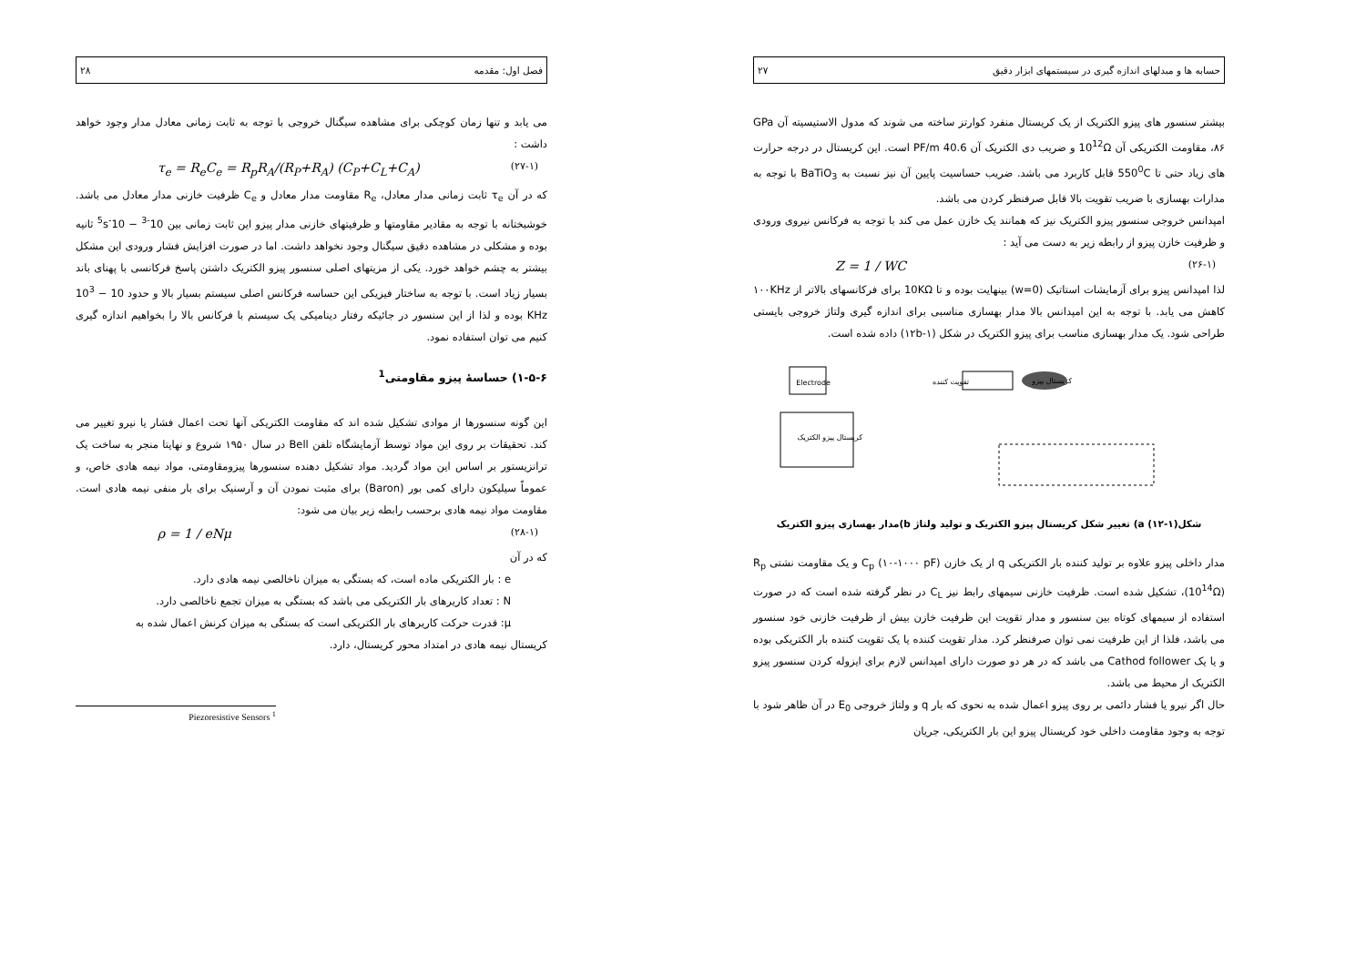حسابه ها و مبدلهای اندازه گیری در سیستمهای ابزار دقیق ۲۷
بیشتر سنسور های پیزو الکتریک از یک کریستال منفرد کوارتز ساخته می شوند که مدول الاستیسیته آن GPa ۸۶، مقاومت الکتریکی آن 10<sup>12</sup>Ω و ضریب دی الکتریک آن 40.6 PF/m است. این کریستال در درجه حرارت های زیاد حتی تا 550<sup>0</sup>C قابل کاربرد می باشد. ضریب حساسیت پایین آن نیز نسبت به BaTiO<sub>3</sub> با توجه به مدارات بهسازی با ضریب تقویت بالا قابل صرفنظر کردن می باشد.
امپدانس خروجی سنسور پیزو الکتریک نیز که همانند یک خازن عمل می کند با توجه به فرکانس نیروی ورودی و ظرفیت خازن پیزو از رابطه زیر به دست می آید :
(۲۶-۱) Z = 1 / WC
لذا امپدانس پیزو برای آزمایشات استاتیک (w=0) بینهایت بوده و تا 10KΩ برای فرکانسهای بالاتر از ۱۰۰KHz کاهش می یابد. با توجه به این امپدانس بالا مدار بهسازی مناسبی برای اندازه گیری ولتاژ خروجی بایستی طراحی شود. یک مدار بهسازی مناسب برای پیزو الکتریک در شکل (۱-۱۲b) داده شده است.
Electrode
تقویت کننده
کریستال پیزو
کریستال پیزو الکتریک
شکل(۱-۱۲) a) تغییر شکل کریستال پیزو الکتریک و تولید ولتاژ b)مدار بهسازی پیزو الکتریک
مدار داخلی پیزو علاوه بر تولید کننده بار الکتریکی q از یک خازن C<sub>p</sub> (۱۰-۱۰۰۰ pF) و یک مقاومت نشتی R<sub>p</sub> (10<sup>14</sup>Ω)، تشکیل شده است. ظرفیت خازنی سیمهای رابط نیز C<sub>L</sub> در نظر گرفته شده است که در صورت استفاده از سیمهای کوتاه بین سنسور و مدار تقویت این ظرفیت خازن بیش از ظرفیت خازنی خود سنسور می باشد، فلذا از این ظرفیت نمی توان صرفنظر کرد. مدار تقویت کننده یا یک تقویت کننده بار الکتریکی بوده و یا یک Cathod follower می باشد که در هر دو صورت دارای امپدانس لازم برای ایزوله کردن سنسور پیزو الکتریک از محیط می باشد.
حال اگر نیرو یا فشار دائمی بر روی پیزو اعمال شده به نحوی که بار q و ولتاژ خروجی E<sub>0</sub> در آن ظاهر شود با توجه به وجود مقاومت داخلی خود کریستال پیزو این بار الکتریکی، جریان
فصل اول: مقدمه ۲۸
می یابد و تنها زمان کوچکی برای مشاهده سیگنال خروجی با توجه به ثابت زمانی معادل مدار وجود خواهد داشت :
(۲۷-۱) τ<sub>e</sub> = R<sub>e</sub>C<sub>e</sub> = R<sub>p</sub>R<sub>A</sub>/(R<sub>P</sub>+R<sub>A</sub>) (C<sub>P</sub>+C<sub>L</sub>+C<sub>A</sub>)
که در آن τ<sub>e</sub> ثابت زمانی مدار معادل، R<sub>e</sub> مقاومت مدار معادل و C<sub>e</sub> ظرفیت خازنی مدار معادل می باشد. خوشبختانه با توجه به مقادیر مقاومتها و ظرفیتهای خازنی مدار پیزو این ثابت زمانی بین 10<sup>-3</sup> − 10<sup>-5</sup>s ثانیه بوده و مشکلی در مشاهده دقیق سیگنال وجود نخواهد داشت. اما در صورت افزایش فشار ورودی این مشکل بیشتر به چشم خواهد خورد. یکی از مزیتهای اصلی سنسور پیزو الکتریک داشتن پاسخ فرکانسی با پهنای باند بسیار زیاد است. با توجه به ساختار فیزیکی این حساسه فرکانس اصلی سیستم بسیار بالا و حدود 10 − 10<sup>3</sup> KHz بوده و لذا از این سنسور در جائیکه رفتار دینامیکی یک سیستم با فرکانس بالا را بخواهیم اندازه گیری کنیم می توان استفاده نمود.
۱-۵-۶) حساسهٔ پیزو مقاومتی<sup>1</sup>
این گونه سنسورها از موادی تشکیل شده اند که مقاومت الکتریکی آنها تحت اعمال فشار یا نیرو تغییر می کند. تحقیقات بر روی این مواد توسط آزمایشگاه تلفن Bell در سال ۱۹۵۰ شروع و نهایتا منجر به ساخت یک ترانزیستور بر اساس این مواد گردید. مواد تشکیل دهنده سنسورها پیزومقاومتی، مواد نیمه هادی خاص، و عموماً سیلیکون دارای کمی بور (Baron) برای مثبت نمودن آن و آرسنیک برای بار منفی نیمه هادی است. مقاومت مواد نیمه هادی برحسب رابطه زیر بیان می شود:
(۲۸-۱) ρ = 1 / eNμ
که در آن
e : بار الکتریکی ماده است، که بستگی به میزان ناخالصی نیمه هادی دارد.
N : تعداد کاریرهای بار الکتریکی می باشد که بستگی به میزان تجمع ناخالصی دارد.
μ: قدرت حرکت کاریرهای بار الکتریکی است که بستگی به میزان کرنش اعمال شده به
کریستال نیمه هادی در امتداد محور کریستال، دارد.
Piezoresistive Sensors <sup>1</sup>